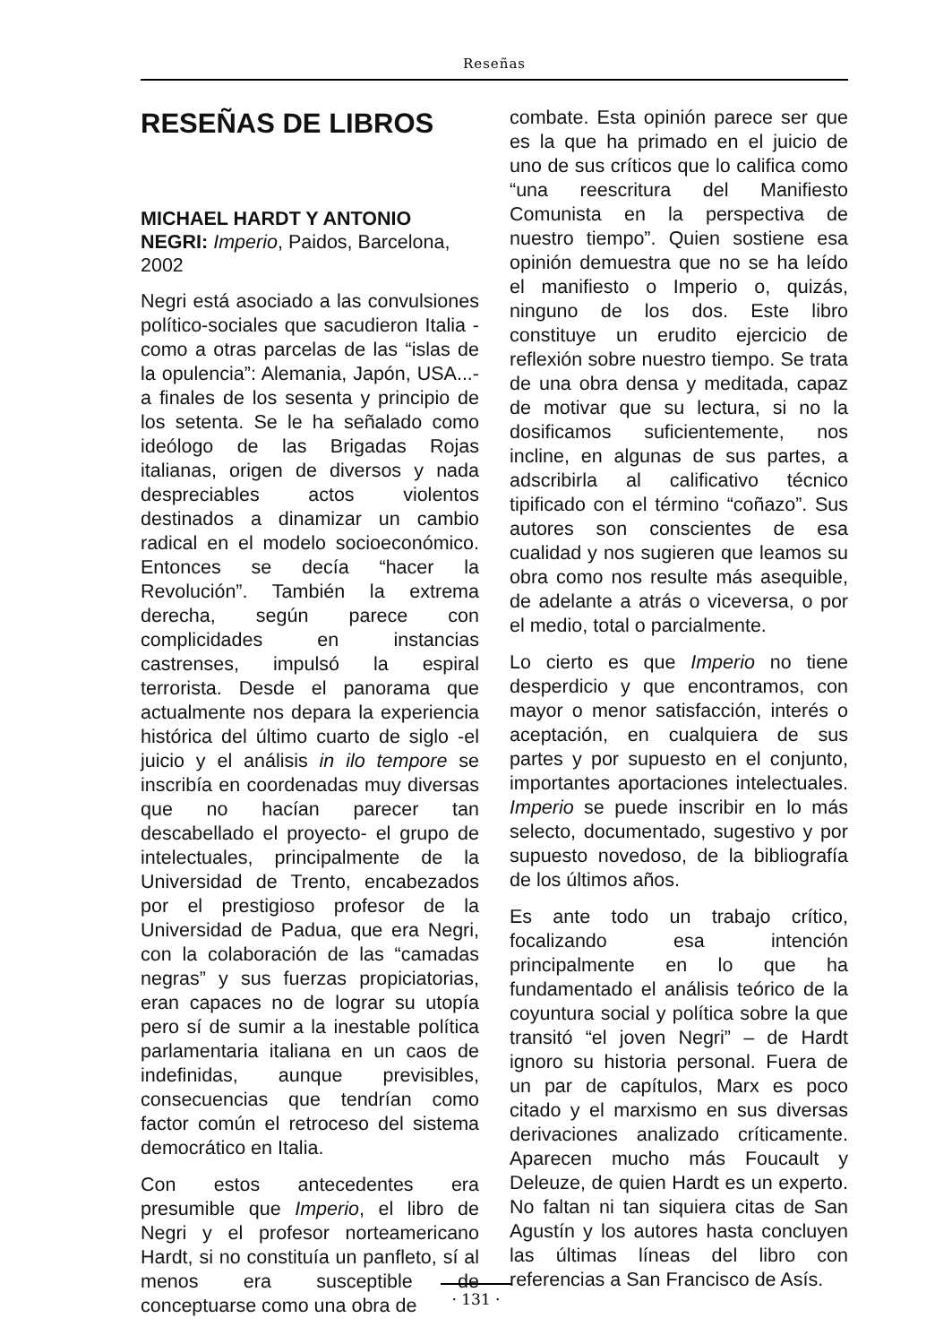Reseñas
RESEÑAS DE LIBROS
MICHAEL HARDT Y ANTONIO NEGRI: Imperio, Paidos, Barcelona, 2002
Negri está asociado a las convulsiones político-sociales que sacudieron Italia -como a otras parcelas de las “islas de la opulencia”: Alemania, Japón, USA...- a finales de los sesenta y principio de los setenta. Se le ha señalado como ideólogo de las Brigadas Rojas italianas, origen de diversos y nada despreciables actos violentos destinados a dinamizar un cambio radical en el modelo socioeconómico. Entonces se decía “hacer la Revolución”. También la extrema derecha, según parece con complicidades en instancias castrenses, impulsó la espiral terrorista. Desde el panorama que actualmente nos depara la experiencia histórica del último cuarto de siglo -el juicio y el análisis in ilo tempore se inscribía en coordenadas muy diversas que no hacían parecer tan descabellado el proyecto- el grupo de intelectuales, principalmente de la Universidad de Trento, encabezados por el prestigioso profesor de la Universidad de Padua, que era Negri, con la colaboración de las “camadas negras” y sus fuerzas propiciatorias, eran capaces no de lograr su utopía pero sí de sumir a la inestable política parlamentaria italiana en un caos de indefinidas, aunque previsibles, consecuencias que tendrían como factor común el retroceso del sistema democrático en Italia.
Con estos antecedentes era presumible que Imperio, el libro de Negri y el profesor norteamericano Hardt, si no constituía un panfleto, sí al menos era susceptible de conceptuarse como una obra de
combate. Esta opinión parece ser que es la que ha primado en el juicio de uno de sus críticos que lo califica como “una reescritura del Manifiesto Comunista en la perspectiva de nuestro tiempo”. Quien sostiene esa opinión demuestra que no se ha leído el manifiesto o Imperio o, quizás, ninguno de los dos. Este libro constituye un erudito ejercicio de reflexión sobre nuestro tiempo. Se trata de una obra densa y meditada, capaz de motivar que su lectura, si no la dosificamos suficientemente, nos incline, en algunas de sus partes, a adscribirla al calificativo técnico tipificado con el término “coñazo”. Sus autores son conscientes de esa cualidad y nos sugieren que leamos su obra como nos resulte más asequible, de adelante a atrás o viceversa, o por el medio, total o parcialmente.
Lo cierto es que Imperio no tiene desperdicio y que encontramos, con mayor o menor satisfacción, interés o aceptación, en cualquiera de sus partes y por supuesto en el conjunto, importantes aportaciones intelectuales. Imperio se puede inscribir en lo más selecto, documentado, sugestivo y por supuesto novedoso, de la bibliografía de los últimos años.
Es ante todo un trabajo crítico, focalizando esa intención principalmente en lo que ha fundamentado el análisis teórico de la coyuntura social y política sobre la que transitó “el joven Negri” – de Hardt ignoro su historia personal. Fuera de un par de capítulos, Marx es poco citado y el marxismo en sus diversas derivaciones analizado críticamente. Aparecen mucho más Foucault y Deleuze, de quien Hardt es un experto. No faltan ni tan siquiera citas de San Agustín y los autores hasta concluyen las últimas líneas del libro con referencias a San Francisco de Asís.
· 131 ·